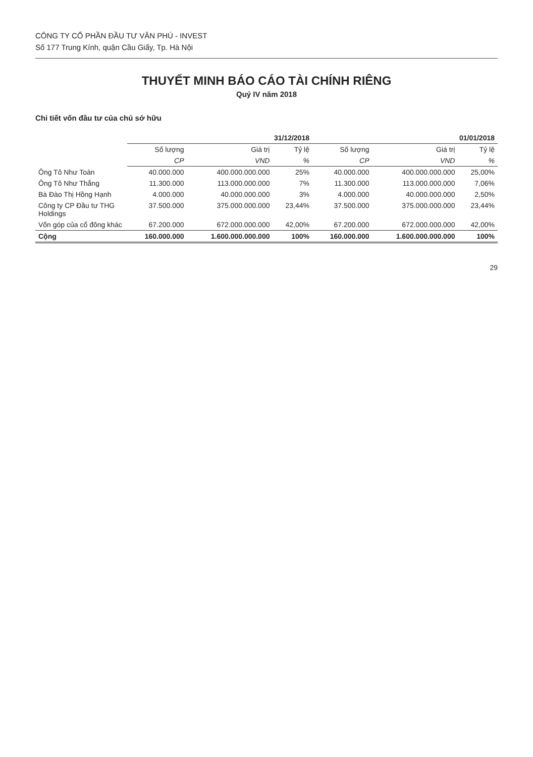CÔNG TY CỔ PHẦN ĐẦU TƯ VĂN PHÚ - INVEST
Số 177 Trung Kính, quận Cầu Giấy, Tp. Hà Nội
THUYẾT MINH BÁO CÁO TÀI CHÍNH RIÊNG
Quý IV năm 2018
Chi tiết vốn đầu tư của chủ sở hữu
| | 31/12/2018 | | | 01/01/2018 | | |
| --- | --- | --- | --- | --- | --- | --- |
| | Số lượng | Giá trị | Tỷ lệ | Số lượng | Giá trị | Tỷ lệ |
| | CP | VND | % | CP | VND | % |
| Ông Tô Như Toàn | 40.000.000 | 400.000.000.000 | 25% | 40.000.000 | 400.000.000.000 | 25,00% |
| Ông Tô Như Thắng | 11.300.000 | 113.000.000.000 | 7% | 11.300.000 | 113.000.000.000 | 7,06% |
| Bà Đào Thị Hồng Hạnh | 4.000.000 | 40.000.000.000 | 3% | 4.000.000 | 40.000.000.000 | 2,50% |
| Công ty CP Đầu tư THG Holdings | 37.500.000 | 375.000.000.000 | 23,44% | 37.500.000 | 375.000.000.000 | 23,44% |
| Vốn góp của cổ đông khác | 67.200.000 | 672.000.000.000 | 42,00% | 67.200.000 | 672.000.000.000 | 42,00% |
| Cộng | 160.000.000 | 1.600.000.000.000 | 100% | 160.000.000 | 1.600.000.000.000 | 100% |
29